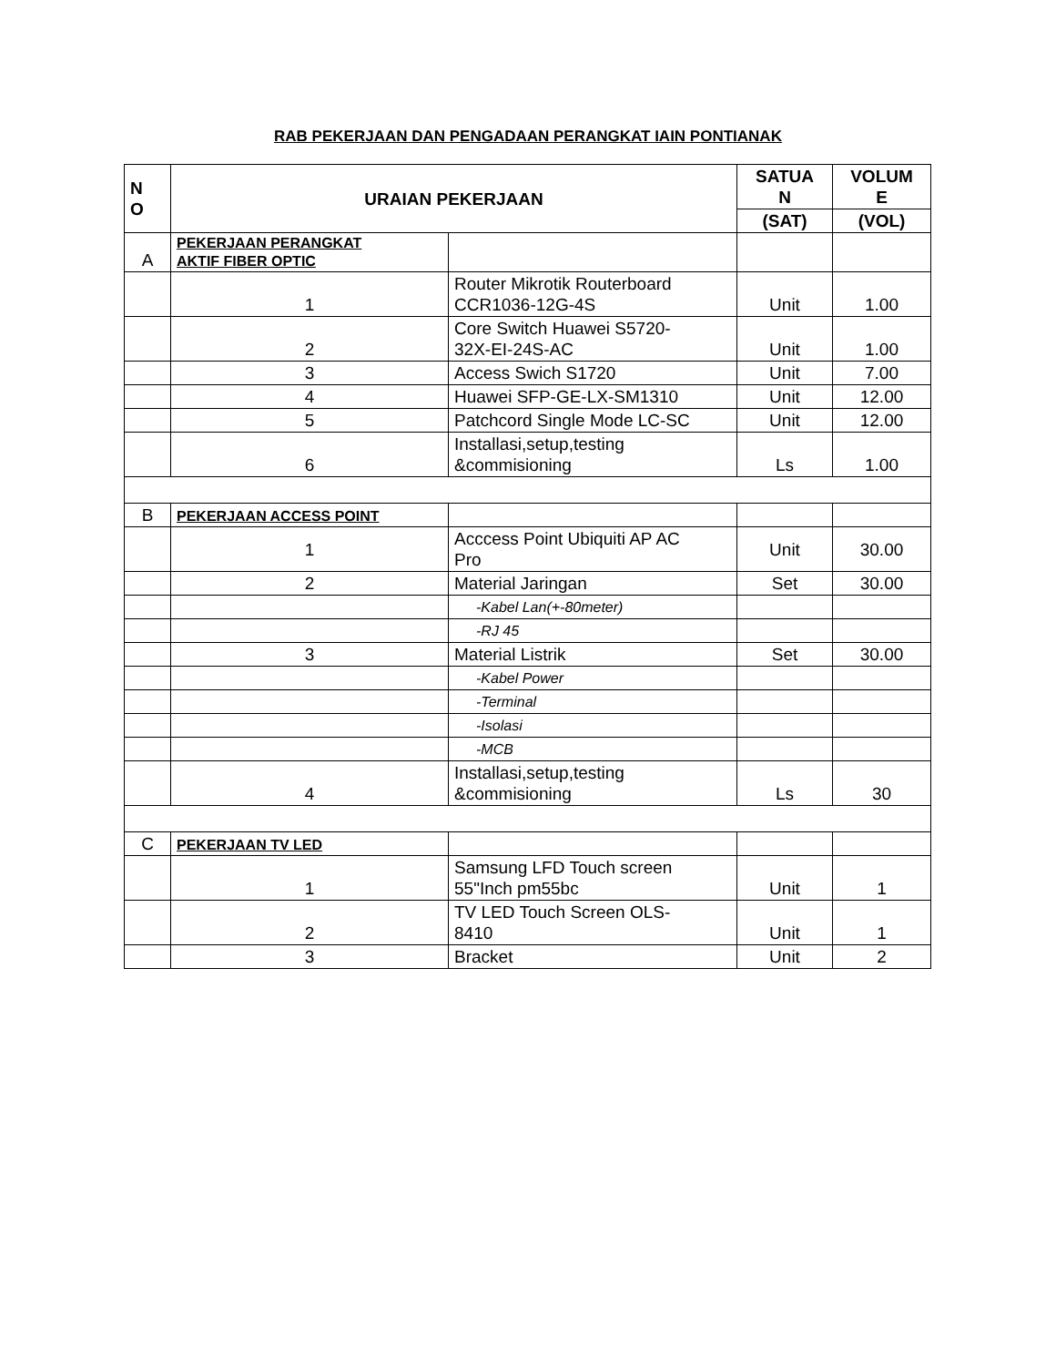RAB PEKERJAAN DAN PENGADAAN PERANGKAT IAIN PONTIANAK
| N O | URAIAN PEKERJAAN | | SATUA N | VOLUM E |
| --- | --- | --- | --- | --- |
| | | | (SAT) | (VOL) |
| A | PEKERJAAN PERANGKAT AKTIF FIBER OPTIC | | | |
| | 1 | Router Mikrotik Routerboard CCR1036-12G-4S | Unit | 1.00 |
| | 2 | Core Switch Huawei S5720- 32X-EI-24S-AC | Unit | 1.00 |
| | 3 | Access Swich S1720 | Unit | 7.00 |
| | 4 | Huawei SFP-GE-LX-SM1310 | Unit | 12.00 |
| | 5 | Patchcord Single Mode LC-SC | Unit | 12.00 |
| | 6 | Installasi,setup,testing &commisioning | Ls | 1.00 |
| B | PEKERJAAN ACCESS POINT | | | |
| | 1 | Acccess Point Ubiquiti AP AC Pro | Unit | 30.00 |
| | 2 | Material Jaringan | Set | 30.00 |
| | | -Kabel Lan(+-80meter) | | |
| | | -RJ 45 | | |
| | 3 | Material Listrik | Set | 30.00 |
| | | -Kabel Power | | |
| | | -Terminal | | |
| | | -Isolasi | | |
| | | -MCB | | |
| | 4 | Installasi,setup,testing &commisioning | Ls | 30 |
| C | PEKERJAAN TV LED | | | |
| | 1 | Samsung LFD Touch screen 55"Inch pm55bc | Unit | 1 |
| | 2 | TV LED Touch Screen OLS- 8410 | Unit | 1 |
| | 3 | Bracket | Unit | 2 |